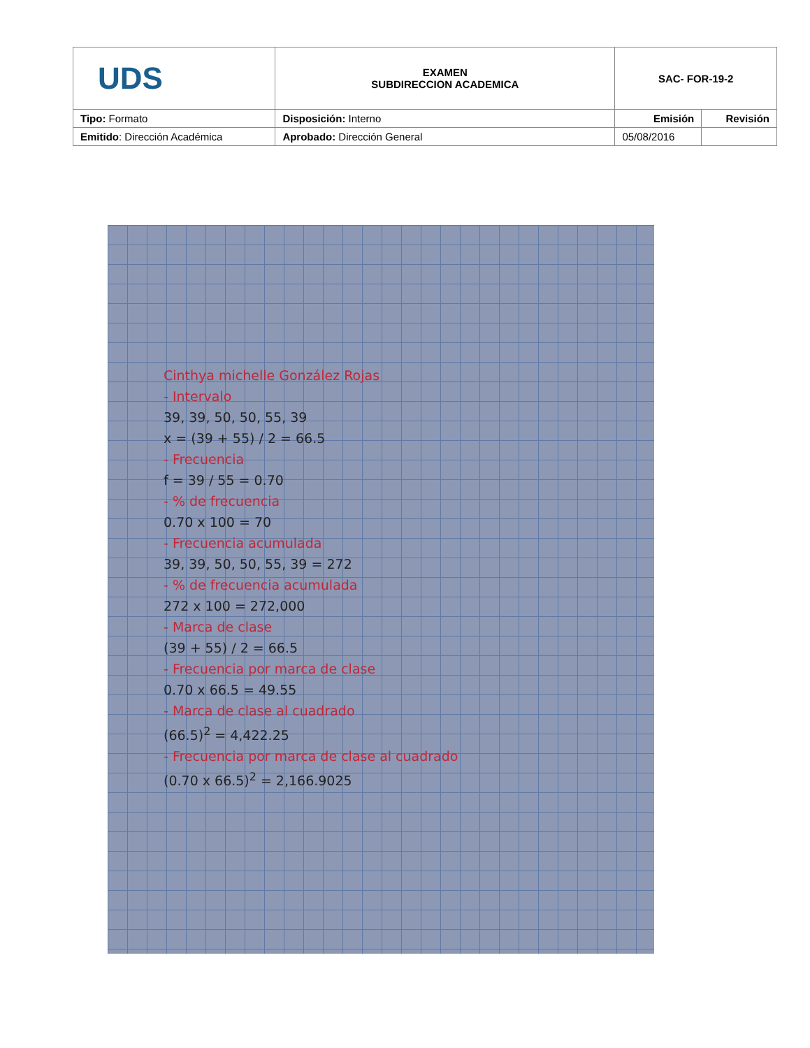| UDS | EXAMEN SUBDIRECCION ACADEMICA | SAC- FOR-19-2 | |
| Tipo: Formato | Disposición: Interno | Emisión | Revisión |
| Emitido : Dirección Académica | Aprobado: Dirección General | 05/08/2016 | |
Cinthya michelle González Rojas
- Intervalo
39, 39, 50, 50, 55, 39
x = (39 + 55) / 2 = 66.5
- Frecuencia
f = 39 / 55 = 0.70
- % de frecuencia
0.70 x 100 = 70
- Frecuencia acumulada
39, 39, 50, 50, 55, 39 = 272
- % de frecuencia acumulada
272 x 100 = 272,000
- Marca de clase
(39 + 55) / 2 = 66.5
- Frecuencia por marca de clase
0.70 x 66.5 = 49.55
- Marca de clase al cuadrado
(66.5)<sup>2</sup> = 4,422.25
- Frecuencia por marca de clase al cuadrado
(0.70 x 66.5)<sup>2</sup> = 2,166.9025